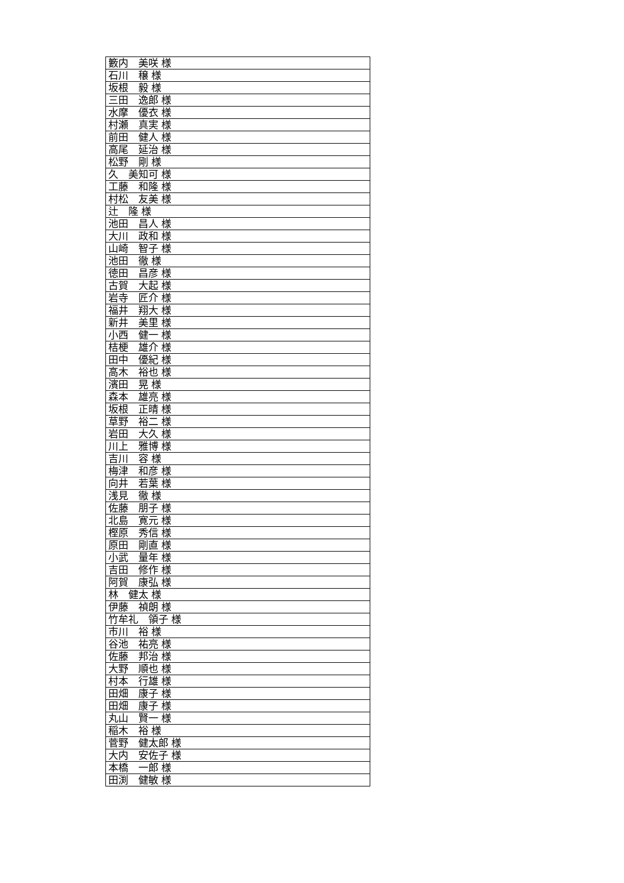| 籔内 美咲 様 |
| 石川 穣 様 |
| 坂根 毅 様 |
| 三田 逸郎 様 |
| 水摩 優衣 様 |
| 村瀬 真実 様 |
| 前田 健人 様 |
| 高尾 延治 様 |
| 松野 剛 様 |
| 久 美知可 様 |
| 工藤 和隆 様 |
| 村松 友美 様 |
| 辻 隆 様 |
| 池田 昌人 様 |
| 大川 政和 様 |
| 山崎 智子 様 |
| 池田 徹 様 |
| 徳田 昌彦 様 |
| 古賀 大起 様 |
| 岩寺 匠介 様 |
| 福井 翔大 様 |
| 新井 美里 様 |
| 小西 健一 様 |
| 桔梗 雄介 様 |
| 田中 優紀 様 |
| 高木 裕也 様 |
| 濱田 晃 様 |
| 森本 雄亮 様 |
| 坂根 正晴 様 |
| 草野 裕二 様 |
| 岩田 大久 様 |
| 川上 雅博 様 |
| 吉川 容 様 |
| 梅津 和彦 様 |
| 向井 若葉 様 |
| 浅見 徹 様 |
| 佐藤 朋子 様 |
| 北島 寛元 様 |
| 樫原 秀信 様 |
| 原田 剛直 様 |
| 小武 量年 様 |
| 吉田 修作 様 |
| 阿賀 康弘 様 |
| 林 健太 様 |
| 伊藤 禎朗 様 |
| 竹牟礼 領子 様 |
| 市川 裕 様 |
| 谷池 祐亮 様 |
| 佐藤 邦治 様 |
| 大野 順也 様 |
| 村本 行雄 様 |
| 田畑 康子 様 |
| 田畑 康子 様 |
| 丸山 賢一 様 |
| 稲木 裕 様 |
| 菅野 健太郎 様 |
| 大内 安佐子 様 |
| 本橋 一郎 様 |
| 田渕 健敏 様 |